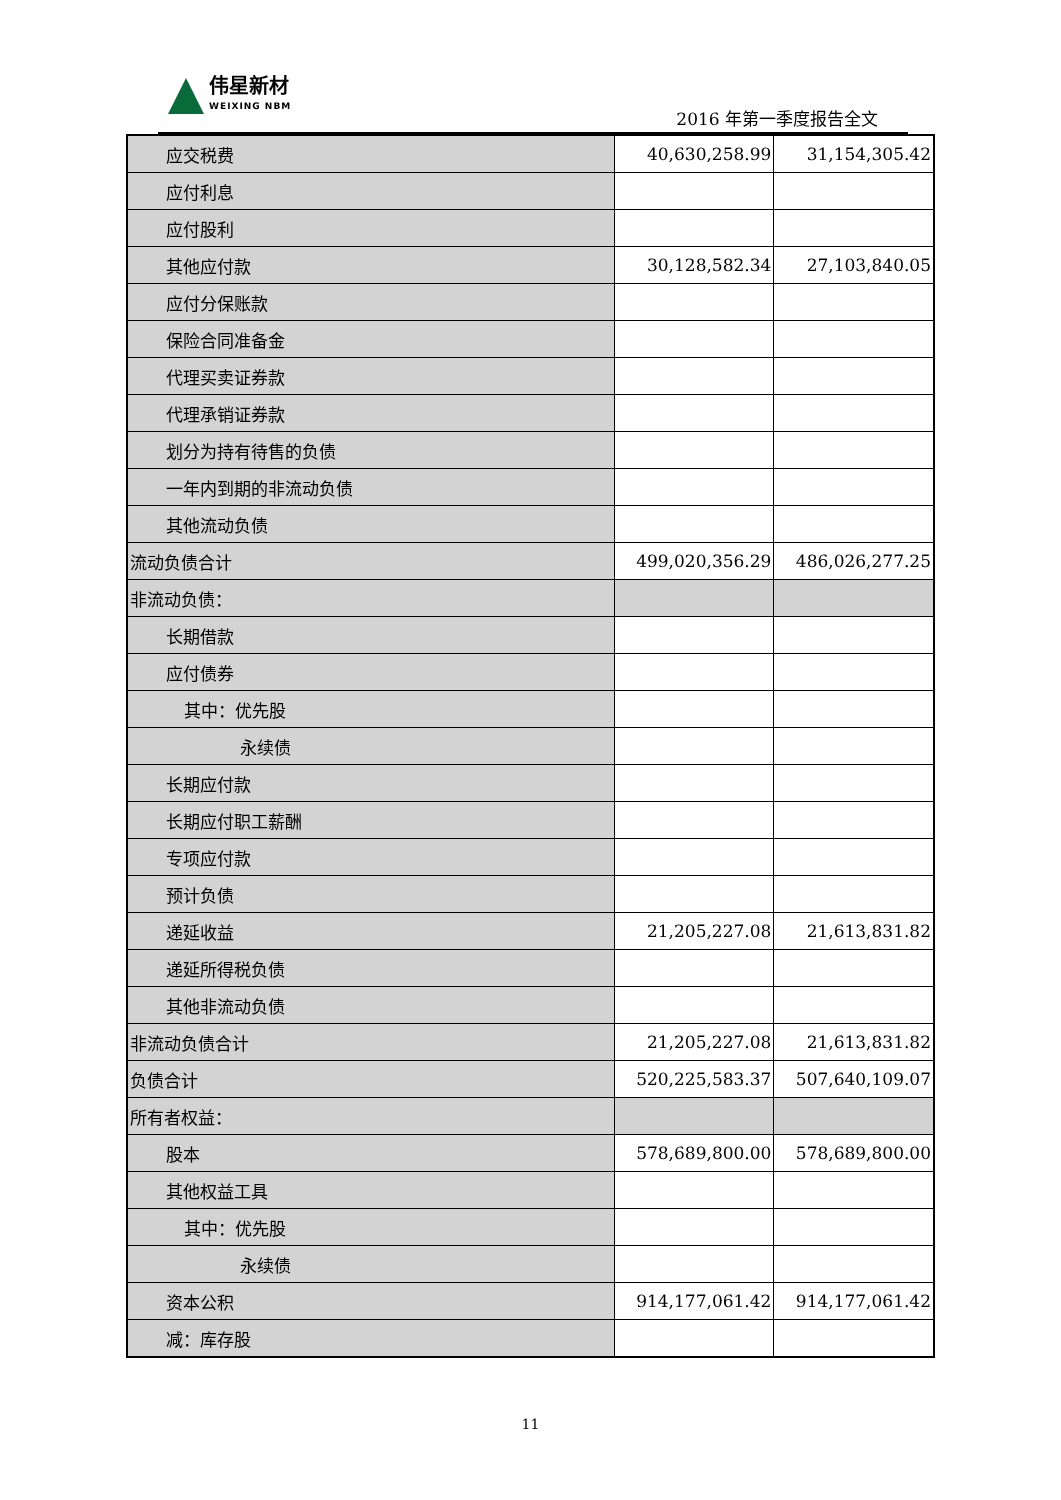伟星新材 WEIXING NBM
2016 年第一季度报告全文
| 应交税费 | 40,630,258.99 | 31,154,305.42 |
| 应付利息 | | |
| 应付股利 | | |
| 其他应付款 | 30,128,582.34 | 27,103,840.05 |
| 应付分保账款 | | |
| 保险合同准备金 | | |
| 代理买卖证券款 | | |
| 代理承销证券款 | | |
| 划分为持有待售的负债 | | |
| 一年内到期的非流动负债 | | |
| 其他流动负债 | | |
| 流动负债合计 | 499,020,356.29 | 486,026,277.25 |
| 非流动负债： | | |
| 长期借款 | | |
| 应付债券 | | |
| 其中：优先股 | | |
| 永续债 | | |
| 长期应付款 | | |
| 长期应付职工薪酬 | | |
| 专项应付款 | | |
| 预计负债 | | |
| 递延收益 | 21,205,227.08 | 21,613,831.82 |
| 递延所得税负债 | | |
| 其他非流动负债 | | |
| 非流动负债合计 | 21,205,227.08 | 21,613,831.82 |
| 负债合计 | 520,225,583.37 | 507,640,109.07 |
| 所有者权益： | | |
| 股本 | 578,689,800.00 | 578,689,800.00 |
| 其他权益工具 | | |
| 其中：优先股 | | |
| 永续债 | | |
| 资本公积 | 914,177,061.42 | 914,177,061.42 |
| 减：库存股 | | |
11